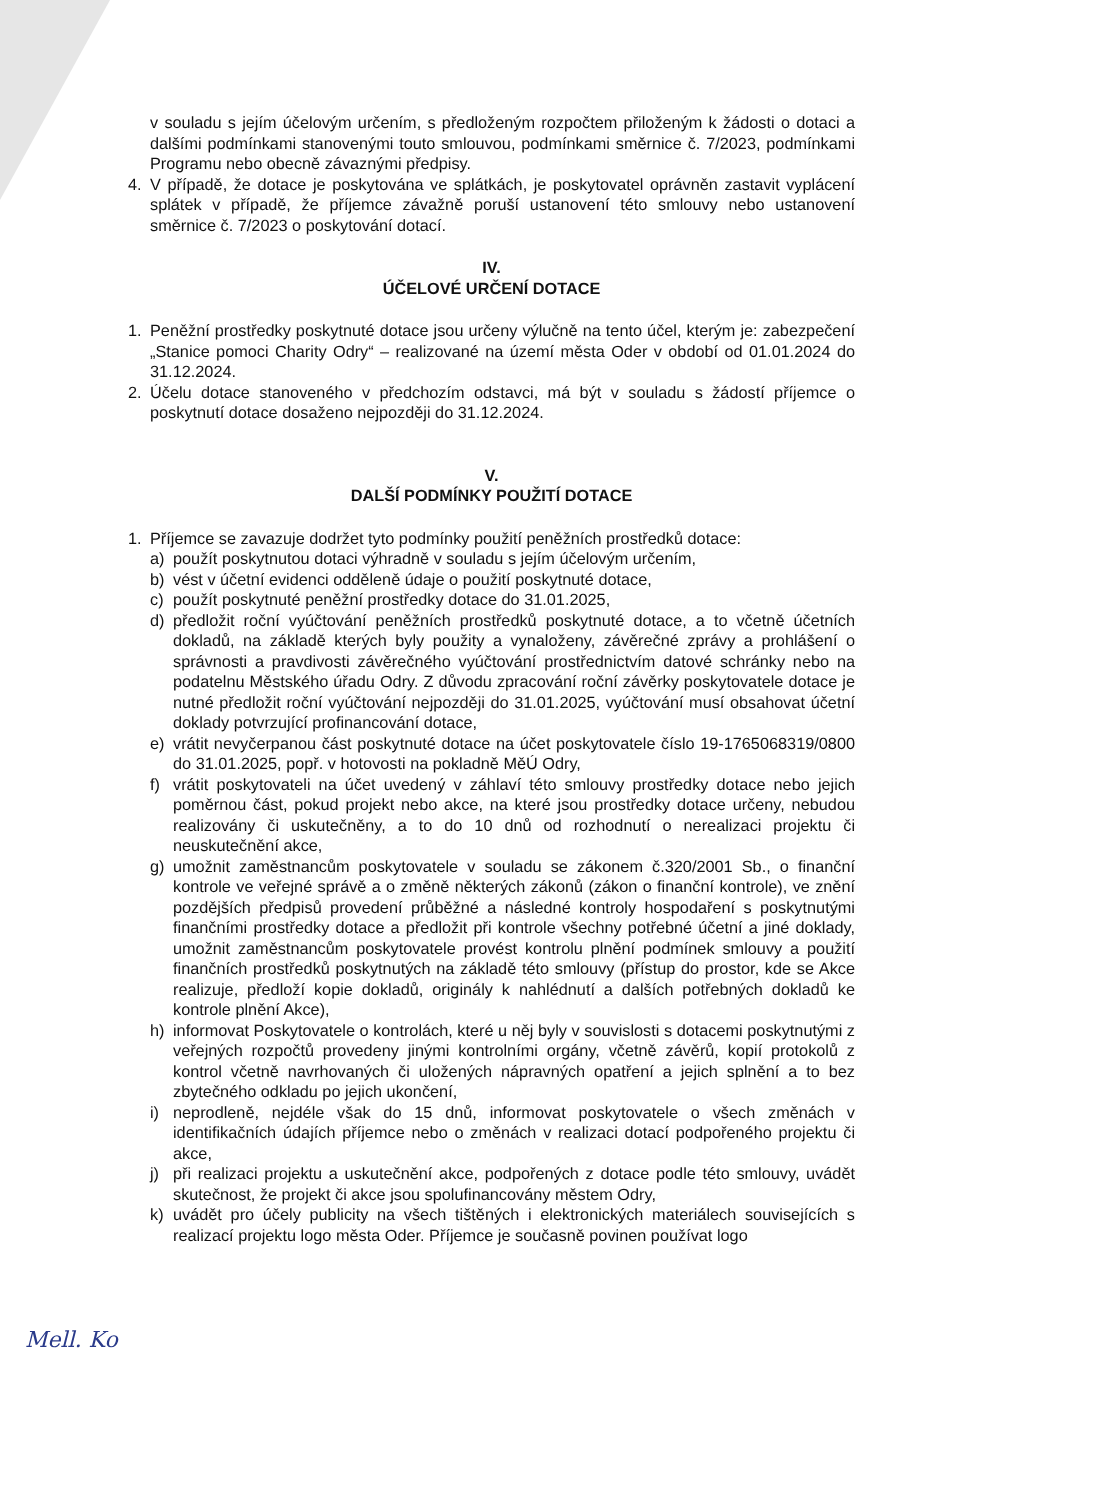v souladu s jejím účelovým určením, s předloženým rozpočtem přiloženým k žádosti o dotaci a dalšími podmínkami stanovenými touto smlouvou, podmínkami směrnice č. 7/2023, podmínkami Programu nebo obecně závaznými předpisy.
4. V případě, že dotace je poskytována ve splátkách, je poskytovatel oprávněn zastavit vyplácení splátek v případě, že příjemce závažně poruší ustanovení této smlouvy nebo ustanovení směrnice č. 7/2023 o poskytování dotací.
IV.
ÚČELOVÉ URČENÍ DOTACE
1. Peněžní prostředky poskytnuté dotace jsou určeny výlučně na tento účel, kterým je: zabezpečení „Stanice pomoci Charity Odry“ – realizované na území města Oder v období od 01.01.2024 do 31.12.2024.
2. Účelu dotace stanoveného v předchozím odstavci, má být v souladu s žádostí příjemce o poskytnutí dotace dosaženo nejpozději do 31.12.2024.
V.
DALŠÍ PODMÍNKY POUŽITÍ DOTACE
1. Příjemce se zavazuje dodržet tyto podmínky použití peněžních prostředků dotace:
a) použít poskytnutou dotaci výhradně v souladu s jejím účelovým určením,
b) vést v účetní evidenci odděleně údaje o použití poskytnuté dotace,
c) použít poskytnuté peněžní prostředky dotace do 31.01.2025,
d) předložit roční vyúčtování peněžních prostředků poskytnuté dotace, a to včetně účetních dokladů, na základě kterých byly použity a vynaloženy, závěrečné zprávy a prohlášení o správnosti a pravdivosti závěrečného vyúčtování prostřednictvím datové schránky nebo na podatelnu Městského úřadu Odry. Z důvodu zpracování roční závěrky poskytovatele dotace je nutné předložit roční vyúčtování nejpozději do 31.01.2025, vyúčtování musí obsahovat účetní doklady potvrzující profinancování dotace,
e) vrátit nevyčerpanou část poskytnuté dotace na účet poskytovatele číslo 19-1765068319/0800 do 31.01.2025, popř. v hotovosti na pokladně MěÚ Odry,
f) vrátit poskytovateli na účet uvedený v záhlaví této smlouvy prostředky dotace nebo jejich poměrnou část, pokud projekt nebo akce, na které jsou prostředky dotace určeny, nebudou realizovány či uskutečněny, a to do 10 dnů od rozhodnutí o nerealizaci projektu či neuskutečnění akce,
g) umožnit zaměstnancům poskytovatele v souladu se zákonem č.320/2001 Sb., o finanční kontrole ve veřejné správě a o změně některých zákonů (zákon o finanční kontrole), ve znění pozdějších předpisů provedení průběžné a následné kontroly hospodaření s poskytnutými finančními prostředky dotace a předložit při kontrole všechny potřebné účetní a jiné doklady, umožnit zaměstnancům poskytovatele provést kontrolu plnění podmínek smlouvy a použití finančních prostředků poskytnutých na základě této smlouvy (přístup do prostor, kde se Akce realizuje, předloží kopie dokladů, originály k nahlédnutí a dalších potřebných dokladů ke kontrole plnění Akce),
h) informovat Poskytovatele o kontrolách, které u něj byly v souvislosti s dotacemi poskytnutými z veřejných rozpočtů provedeny jinými kontrolními orgány, včetně závěrů, kopií protokolů z kontrol včetně navrhovaných či uložených nápravných opatření a jejich splnění a to bez zbytečného odkladu po jejich ukončení,
i) neprodleně, nejdéle však do 15 dnů, informovat poskytovatele o všech změnách v identifikačních údajích příjemce nebo o změnách v realizaci dotací podpořeného projektu či akce,
j) při realizaci projektu a uskutečnění akce, podpořených z dotace podle této smlouvy, uvádět skutečnost, že projekt či akce jsou spolufinancovány městem Odry,
k) uvádět pro účely publicity na všech tištěných i elektronických materiálech souvisejících s realizací projektu logo města Oder. Příjemce je současně povinen používat logo
Mell. Ko